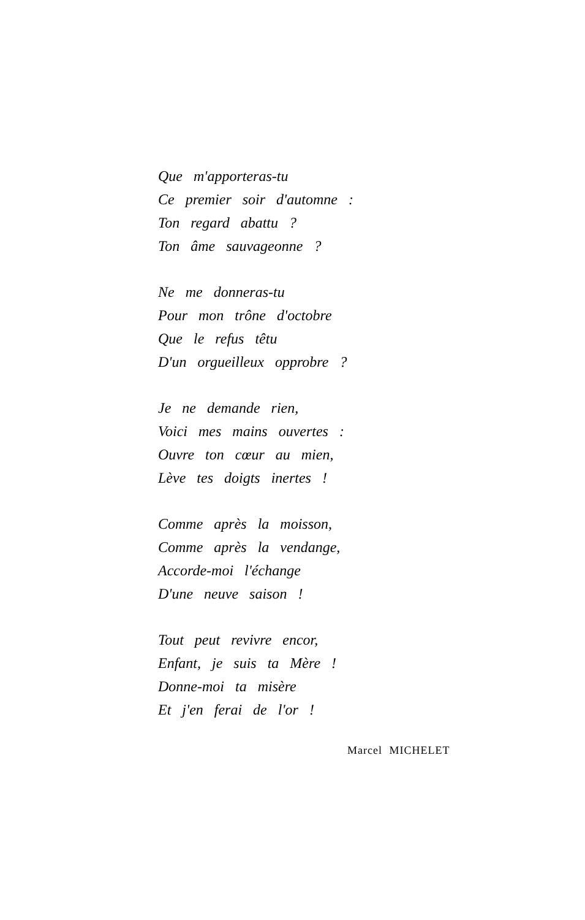Que m'apporteras-tu
Ce premier soir d'automne :
Ton regard abattu ?
Ton âme sauvageonne ?
Ne me donneras-tu
Pour mon trône d'octobre
Que le refus têtu
D'un orgueilleux opprobre ?
Je ne demande rien,
Voici mes mains ouvertes :
Ouvre ton cœur au mien,
Lève tes doigts inertes !
Comme après la moisson,
Comme après la vendange,
Accorde-moi l'échange
D'une neuve saison !
Tout peut revivre encor,
Enfant, je suis ta Mère !
Donne-moi ta misère
Et j'en ferai de l'or !
Marcel MICHELET